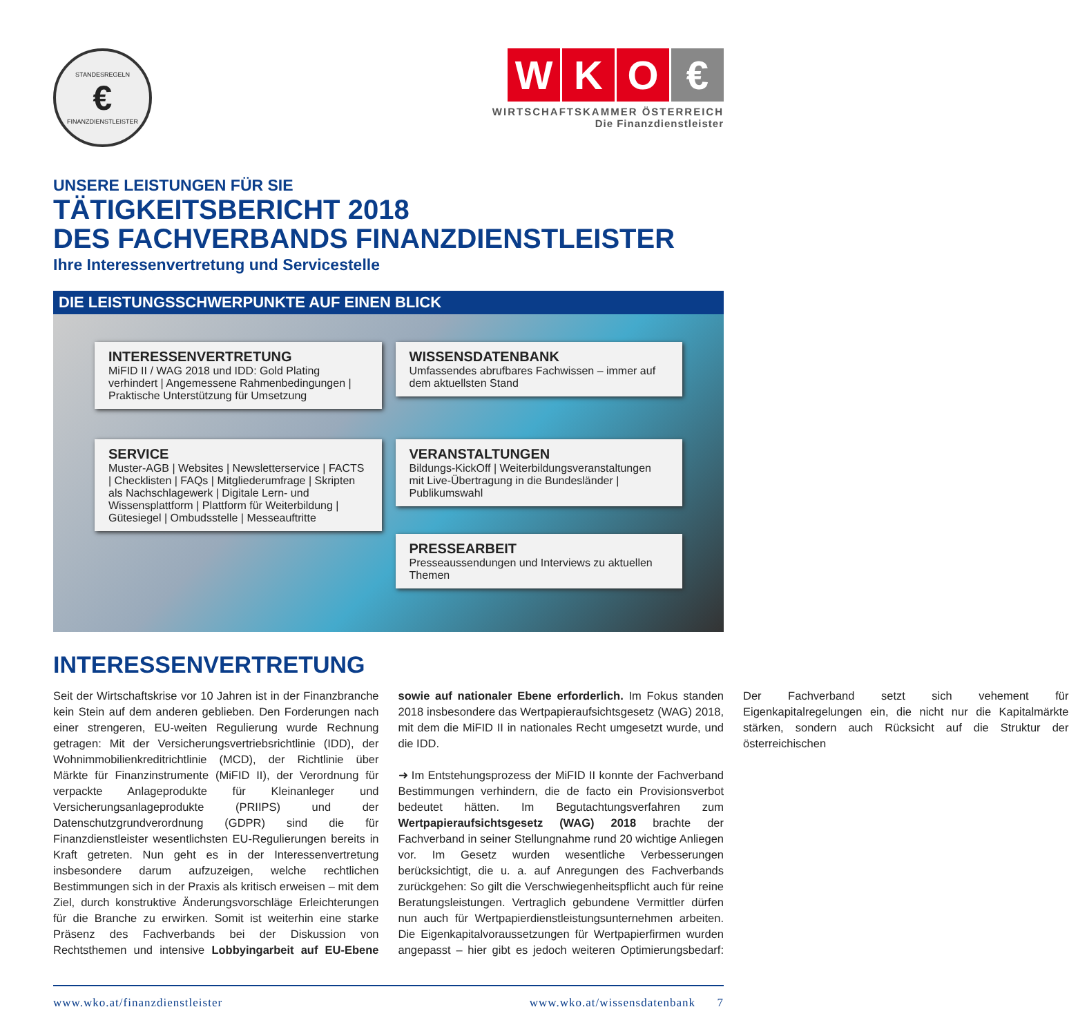STANDESREGELN
€
FINANZDIENSTLEISTER
W K O €
WIRTSCHAFTSKAMMER ÖSTERREICH
Die Finanzdienstleister
UNSERE LEISTUNGEN FÜR SIE
TÄTIGKEITSBERICHT 2018
DES FACHVERBANDS FINANZDIENSTLEISTER
Ihre Interessenvertretung und Servicestelle
DIE LEISTUNGSSCHWERPUNKTE AUF EINEN BLICK
INTERESSENVERTRETUNG
MiFID II / WAG 2018 und IDD: Gold Plating verhindert | Angemessene Rahmenbedingungen | Praktische Unterstützung für Umsetzung
WISSENSDATENBANK
Umfassendes abrufbares Fachwissen – immer auf dem aktuellsten Stand
SERVICE
Muster-AGB | Websites | Newsletterservice | FACTS | Checklisten | FAQs | Mitgliederumfrage | Skripten als Nachschlagewerk | Digitale Lern- und Wissensplattform | Plattform für Weiterbildung | Gütesiegel | Ombudsstelle | Messeauftritte
VERANSTALTUNGEN
Bildungs-KickOff | Weiterbildungsveranstaltungen mit Live-Übertragung in die Bundesländer | Publikumswahl
PRESSEARBEIT
Presseaussendungen und Interviews zu aktuellen Themen
INTERESSENVERTRETUNG
Seit der Wirtschaftskrise vor 10 Jahren ist in der Finanzbranche kein Stein auf dem anderen geblieben. Den Forderungen nach einer strengeren, EU-weiten Regulierung wurde Rechnung getragen: Mit der Versicherungsvertriebsrichtlinie (IDD), der Wohnimmobilienkreditrichtlinie (MCD), der Richtlinie über Märkte für Finanzinstrumente (MiFID II), der Verordnung für verpackte Anlageprodukte für Kleinanleger und Versicherungsanlageprodukte (PRIIPS) und der Datenschutzgrundverordnung (GDPR) sind die für Finanzdienstleister wesentlichsten EU-Regulierungen bereits in Kraft getreten. Nun geht es in der Interessenvertretung insbesondere darum aufzuzeigen, welche rechtlichen Bestimmungen sich in der Praxis als kritisch erweisen – mit dem Ziel, durch konstruktive Änderungsvorschläge Erleichterungen für die Branche zu erwirken. Somit ist weiterhin eine starke Präsenz des Fachverbands bei der Diskussion von Rechtsthemen und intensive Lobbyingarbeit auf EU-Ebene sowie auf nationaler Ebene erforderlich. Im Fokus standen 2018 insbesondere das Wertpapieraufsichtsgesetz (WAG) 2018, mit dem die MiFID II in nationales Recht umgesetzt wurde, und die IDD.
➜ Im Entstehungsprozess der MiFID II konnte der Fachverband Bestimmungen verhindern, die de facto ein Provisionsverbot bedeutet hätten. Im Begutachtungsverfahren zum Wertpapieraufsichtsgesetz (WAG) 2018 brachte der Fachverband in seiner Stellungnahme rund 20 wichtige Anliegen vor. Im Gesetz wurden wesentliche Verbesserungen berücksichtigt, die u. a. auf Anregungen des Fachverbands zurückgehen: So gilt die Verschwiegenheitspflicht auch für reine Beratungsleistungen. Vertraglich gebundene Vermittler dürfen nun auch für Wertpapierdienstleistungsunternehmen arbeiten. Die Eigenkapitalvoraussetzungen für Wertpapierfirmen wurden angepasst – hier gibt es jedoch weiteren Optimierungsbedarf: Der Fachverband setzt sich vehement für Eigenkapitalregelungen ein, die nicht nur die Kapitalmärkte stärken, sondern auch Rücksicht auf die Struktur der österreichischen
www.wko.at/finanzdienstleister www.wko.at/wissensdatenbank 7